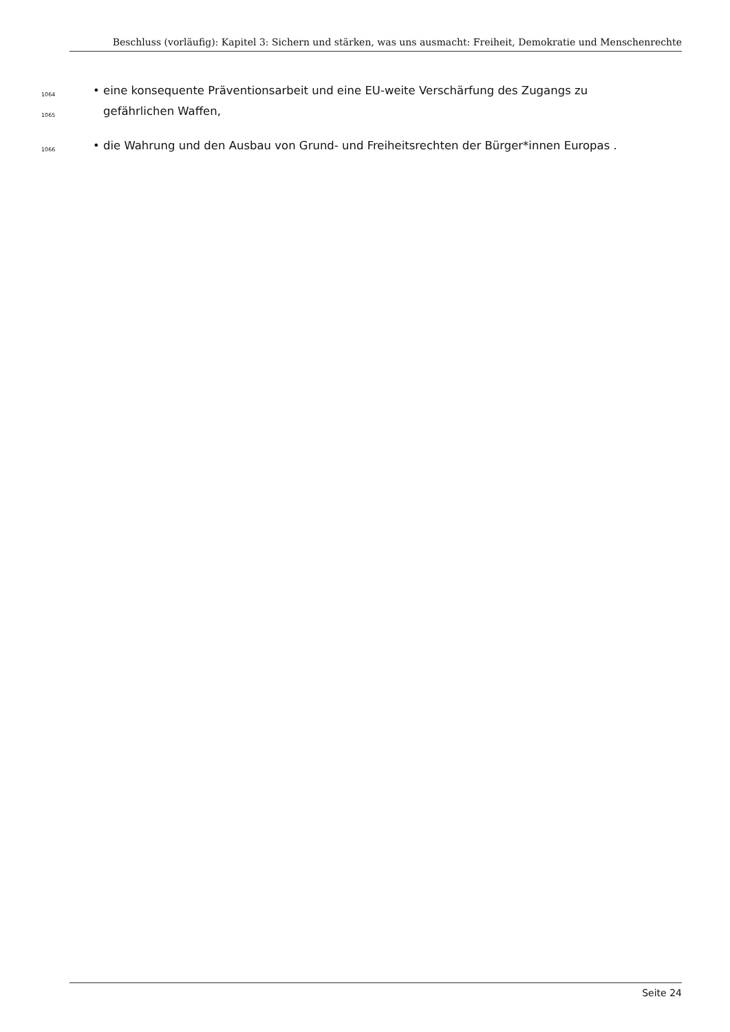Beschluss (vorläufig): Kapitel 3: Sichern und stärken, was uns ausmacht: Freiheit, Demokratie und Menschenrechte
1064 • eine konsequente Präventionsarbeit und eine EU-weite Verschärfung des Zugangs zu
1065 gefährlichen Waffen,
1066 • die Wahrung und den Ausbau von Grund- und Freiheitsrechten der Bürger*innen Europas .
Seite 24